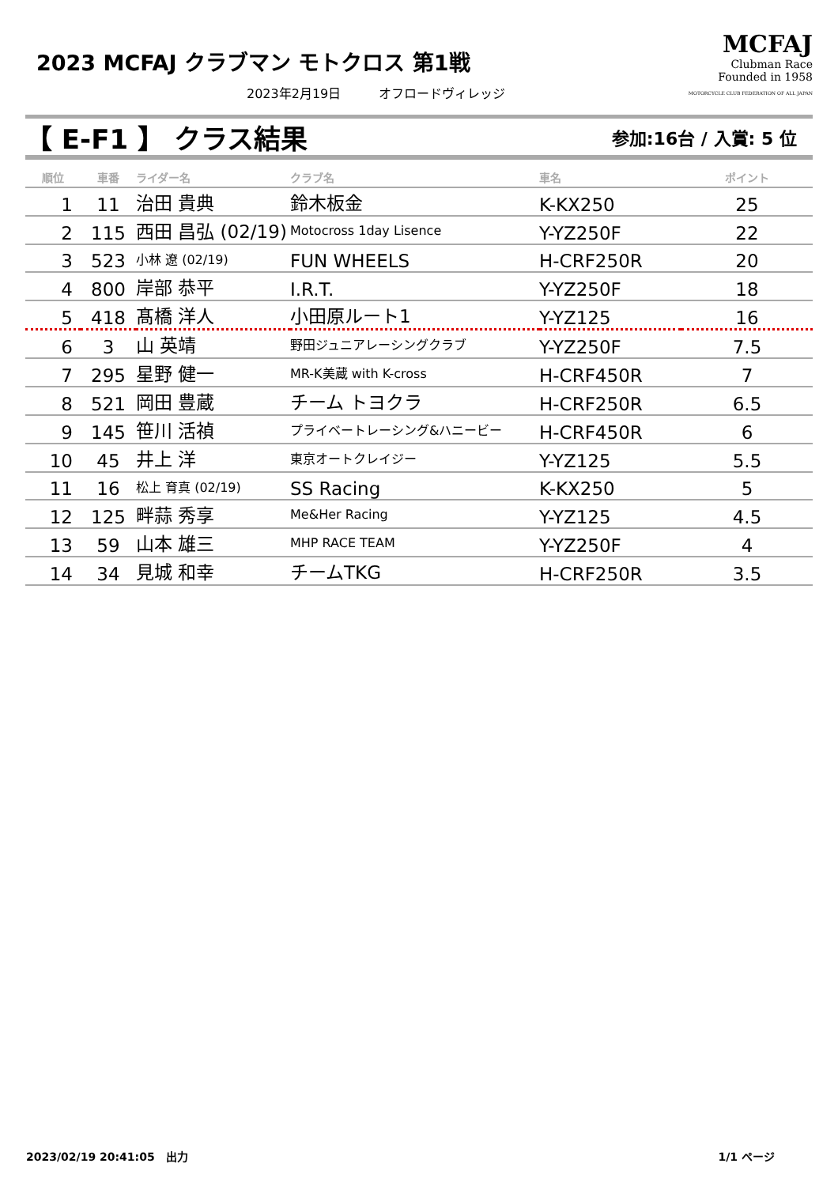2023 MCFAJ クラブマン モトクロス 第1戦
2023年2月19日　　　オフロードヴィレッジ
MCFAJ
Clubman Race
Founded in 1958
MOTORCYCLE CLUB FEDERATION OF ALL JAPAN
【 E-F1 】 クラス結果
参加:16台 / 入賞: 5 位
| 順位 | 車番 | ライダー名 | クラブ名 | 車名 | ポイント |
| --- | --- | --- | --- | --- | --- |
| 1 | 11 | 治田 貴典 | 鈴木板金 | K-KX250 | 25 |
| 2 | 115 | 西田 昌弘 (02/19) | Motocross 1day Lisence | Y-YZ250F | 22 |
| 3 | 523 | 小林 遼 (02/19) | FUN WHEELS | H-CRF250R | 20 |
| 4 | 800 | 岸部 恭平 | I.R.T. | Y-YZ250F | 18 |
| 5 | 418 | 髙橋 洋人 | 小田原ルート1 | Y-YZ125 | 16 |
| 6 | 3 | 山 英靖 | 野田ジュニアレーシングクラブ | Y-YZ250F | 7.5 |
| 7 | 295 | 星野 健一 | MR-K美蔵 with K-cross | H-CRF450R | 7 |
| 8 | 521 | 岡田 豊蔵 | チーム トヨクラ | H-CRF250R | 6.5 |
| 9 | 145 | 笹川 活禎 | プライベートレーシング&ハニービー | H-CRF450R | 6 |
| 10 | 45 | 井上 洋 | 東京オートクレイジー | Y-YZ125 | 5.5 |
| 11 | 16 | 松上 育真 (02/19) | SS Racing | K-KX250 | 5 |
| 12 | 125 | 畔蒜 秀享 | Me&Her Racing | Y-YZ125 | 4.5 |
| 13 | 59 | 山本 雄三 | MHP RACE TEAM | Y-YZ250F | 4 |
| 14 | 34 | 見城 和幸 | チームTKG | H-CRF250R | 3.5 |
2023/02/19 20:41:05　出力 1/1 ページ